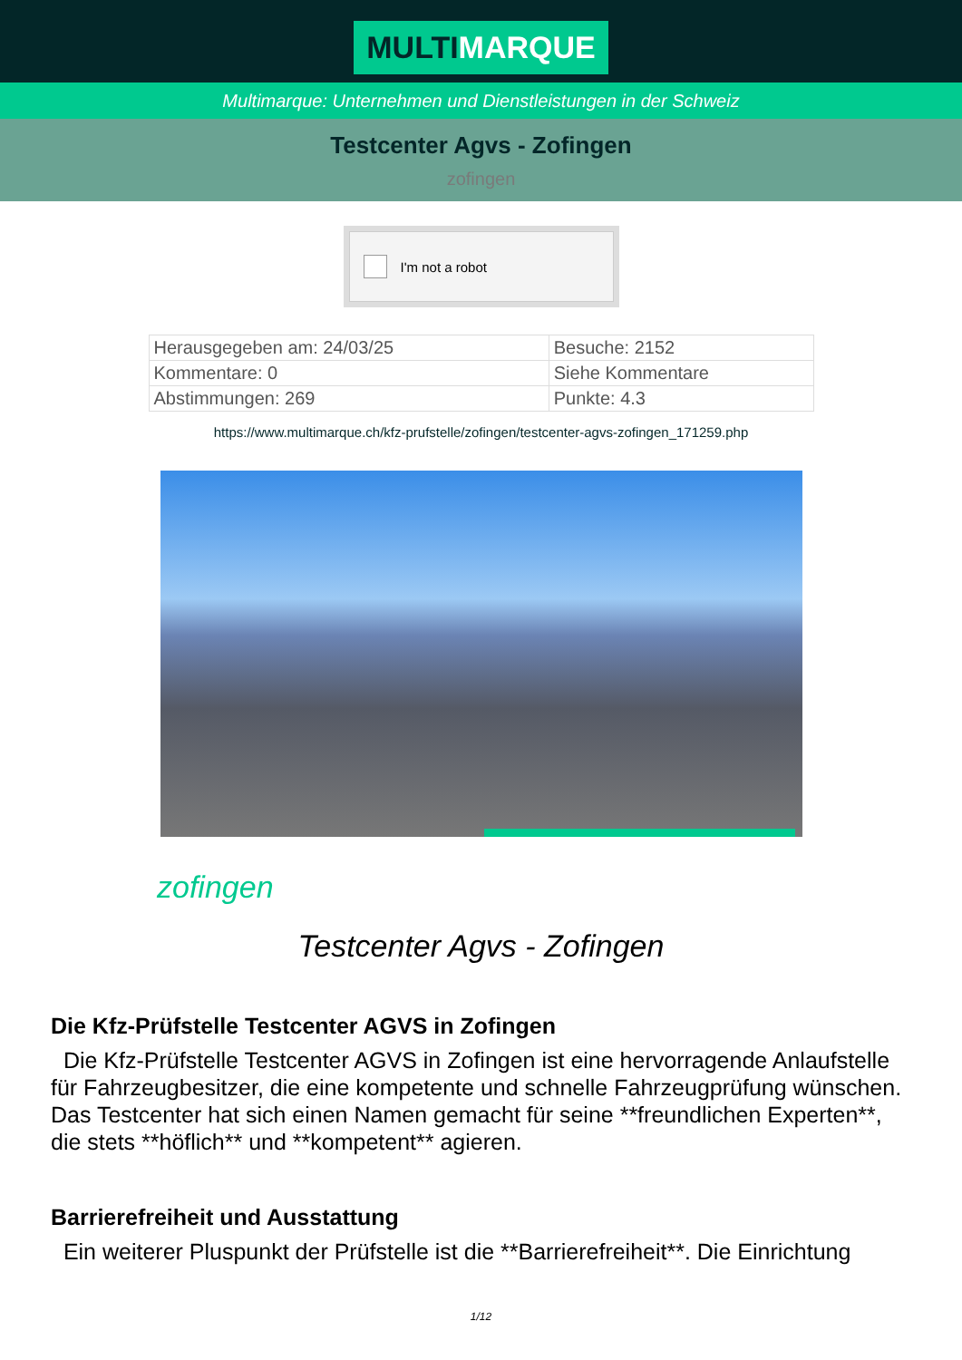MULTIMARQUE
Multimarque: Unternehmen und Dienstleistungen in der Schweiz
Testcenter Agvs - Zofingen
zofingen
I'm not a robot
| Herausgegeben am: 24/03/25 | Besuche: 2152 |
| Kommentare: 0 | Siehe Kommentare |
| Abstimmungen: 269 | Punkte: 4.3 |
https://www.multimarque.ch/kfz-prufstelle/zofingen/testcenter-agvs-zofingen_171259.php
zofingen
Testcenter Agvs - Zofingen
Die Kfz-Prüfstelle Testcenter AGVS in Zofingen
Die Kfz-Prüfstelle Testcenter AGVS in Zofingen ist eine hervorragende Anlaufstelle für Fahrzeugbesitzer, die eine kompetente und schnelle Fahrzeugprüfung wünschen. Das Testcenter hat sich einen Namen gemacht für seine **freundlichen Experten**, die stets **höflich** und **kompetent** agieren.
Barrierefreiheit und Ausstattung
Ein weiterer Pluspunkt der Prüfstelle ist die **Barrierefreiheit**. Die Einrichtung
1/12